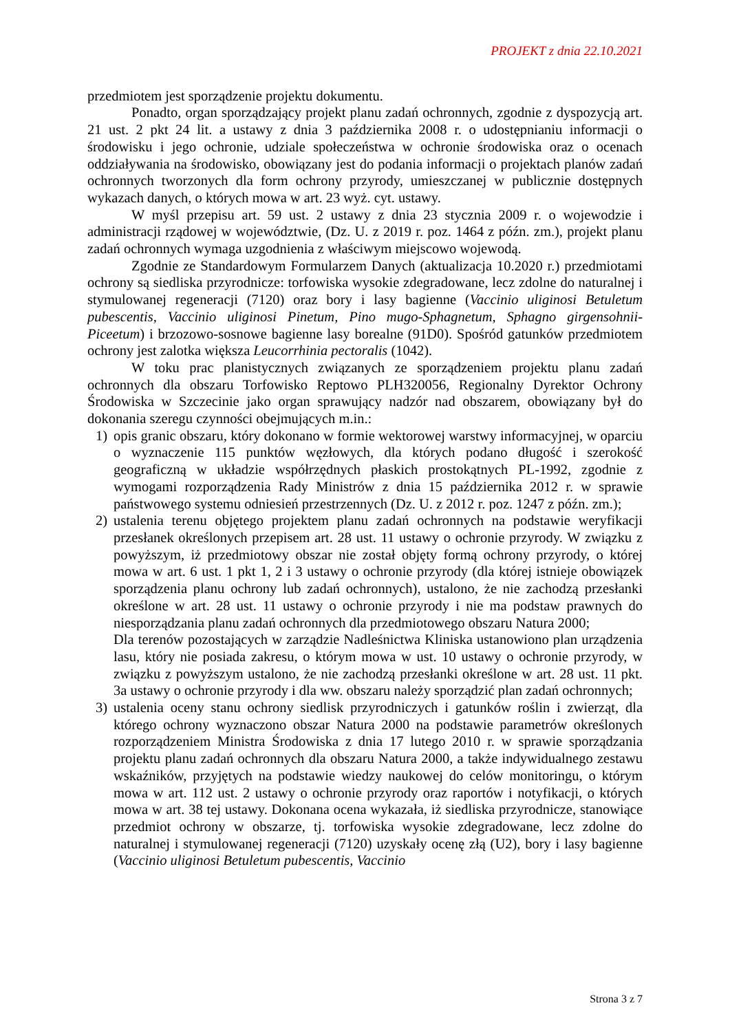PROJEKT z dnia 22.10.2021
przedmiotem jest sporządzenie projektu dokumentu.
Ponadto, organ sporządzający projekt planu zadań ochronnych, zgodnie z dyspozycją art. 21 ust. 2 pkt 24 lit. a ustawy z dnia 3 października 2008 r. o udostępnianiu informacji o środowisku i jego ochronie, udziale społeczeństwa w ochronie środowiska oraz o ocenach oddziaływania na środowisko, obowiązany jest do podania informacji o projektach planów zadań ochronnych tworzonych dla form ochrony przyrody, umieszczanej w publicznie dostępnych wykazach danych, o których mowa w art. 23 wyż. cyt. ustawy.
W myśl przepisu art. 59 ust. 2 ustawy z dnia 23 stycznia 2009 r. o wojewodzie i administracji rządowej w województwie, (Dz. U. z 2019 r. poz. 1464 z późn. zm.), projekt planu zadań ochronnych wymaga uzgodnienia z właściwym miejscowo wojewodą.
Zgodnie ze Standardowym Formularzem Danych (aktualizacja 10.2020 r.) przedmiotami ochrony są siedliska przyrodnicze: torfowiska wysokie zdegradowane, lecz zdolne do naturalnej i stymulowanej regeneracji (7120) oraz bory i lasy bagienne (Vaccinio uliginosi Betuletum pubescentis, Vaccinio uliginosi Pinetum, Pino mugo-Sphagnetum, Sphagno girgensohnii-Piceetum) i brzozowo-sosnowe bagienne lasy borealne (91D0). Spośród gatunków przedmiotem ochrony jest zalotka większa Leucorrhinia pectoralis (1042).
W toku prac planistycznych związanych ze sporządzeniem projektu planu zadań ochronnych dla obszaru Torfowisko Reptowo PLH320056, Regionalny Dyrektor Ochrony Środowiska w Szczecinie jako organ sprawujący nadzór nad obszarem, obowiązany był do dokonania szeregu czynności obejmujących m.in.:
1) opis granic obszaru, który dokonano w formie wektorowej warstwy informacyjnej, w oparciu o wyznaczenie 115 punktów węzłowych, dla których podano długość i szerokość geograficzną w układzie współrzędnych płaskich prostokątnych PL-1992, zgodnie z wymogami rozporządzenia Rady Ministrów z dnia 15 października 2012 r. w sprawie państwowego systemu odniesień przestrzennych (Dz. U. z 2012 r. poz. 1247 z późn. zm.);
2) ustalenia terenu objętego projektem planu zadań ochronnych na podstawie weryfikacji przesłanek określonych przepisem art. 28 ust. 11 ustawy o ochronie przyrody. W związku z powyższym, iż przedmiotowy obszar nie został objęty formą ochrony przyrody, o której mowa w art. 6 ust. 1 pkt 1, 2 i 3 ustawy o ochronie przyrody (dla której istnieje obowiązek sporządzenia planu ochrony lub zadań ochronnych), ustalono, że nie zachodzą przesłanki określone w art. 28 ust. 11 ustawy o ochronie przyrody i nie ma podstaw prawnych do niesporządzania planu zadań ochronnych dla przedmiotowego obszaru Natura 2000;
Dla terenów pozostających w zarządzie Nadleśnictwa Kliniska ustanowiono plan urządzenia lasu, który nie posiada zakresu, o którym mowa w ust. 10 ustawy o ochronie przyrody, w związku z powyższym ustalono, że nie zachodzą przesłanki określone w art. 28 ust. 11 pkt. 3a ustawy o ochronie przyrody i dla ww. obszaru należy sporządzić plan zadań ochronnych;
3) ustalenia oceny stanu ochrony siedlisk przyrodniczych i gatunków roślin i zwierząt, dla którego ochrony wyznaczono obszar Natura 2000 na podstawie parametrów określonych rozporządzeniem Ministra Środowiska z dnia 17 lutego 2010 r. w sprawie sporządzania projektu planu zadań ochronnych dla obszaru Natura 2000, a także indywidualnego zestawu wskaźników, przyjętych na podstawie wiedzy naukowej do celów monitoringu, o którym mowa w art. 112 ust. 2 ustawy o ochronie przyrody oraz raportów i notyfikacji, o których mowa w art. 38 tej ustawy. Dokonana ocena wykazała, iż siedliska przyrodnicze, stanowiące przedmiot ochrony w obszarze, tj. torfowiska wysokie zdegradowane, lecz zdolne do naturalnej i stymulowanej regeneracji (7120) uzyskały ocenę złą (U2), bory i lasy bagienne (Vaccinio uliginosi Betuletum pubescentis, Vaccinio
Strona 3 z 7